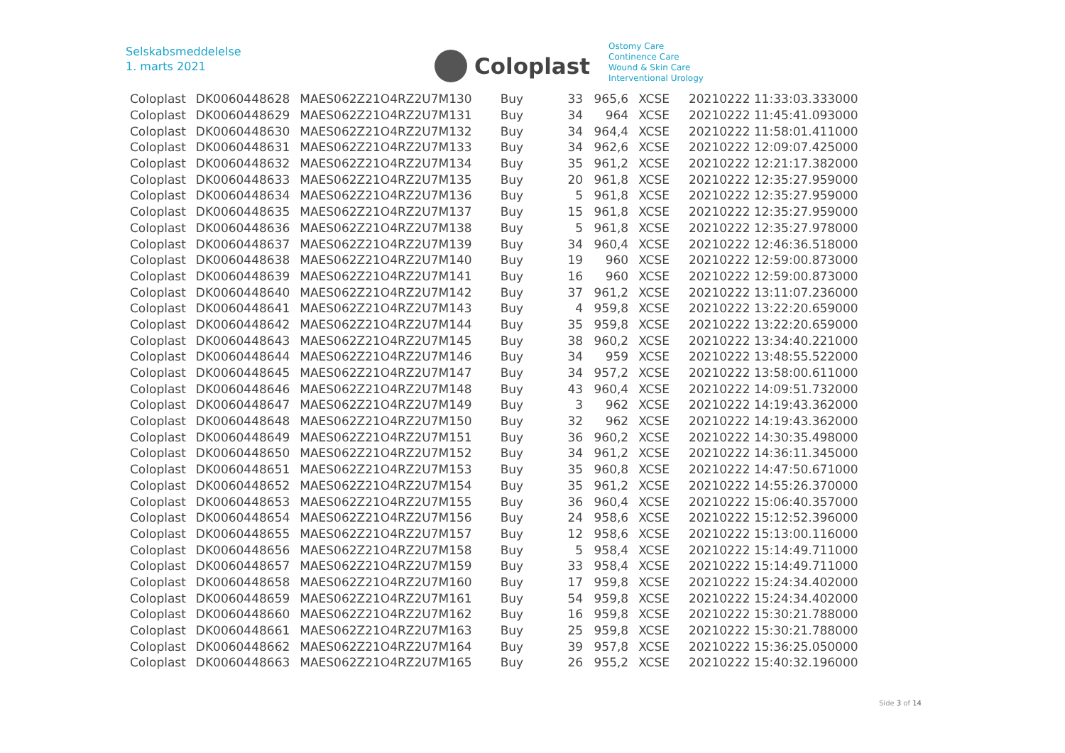Selskabsmeddelelse
1. marts 2021
Coloplast
Ostomy Care
Continence Care
Wound & Skin Care
Interventional Urology
| Coloplast | DK0060448628 | MAES062Z21O4RZ2U7M130 | Buy | 33 | 965,6 | XCSE | 20210222 11:33:03.333000 |
| Coloplast | DK0060448629 | MAES062Z21O4RZ2U7M131 | Buy | 34 | 964 | XCSE | 20210222 11:45:41.093000 |
| Coloplast | DK0060448630 | MAES062Z21O4RZ2U7M132 | Buy | 34 | 964,4 | XCSE | 20210222 11:58:01.411000 |
| Coloplast | DK0060448631 | MAES062Z21O4RZ2U7M133 | Buy | 34 | 962,6 | XCSE | 20210222 12:09:07.425000 |
| Coloplast | DK0060448632 | MAES062Z21O4RZ2U7M134 | Buy | 35 | 961,2 | XCSE | 20210222 12:21:17.382000 |
| Coloplast | DK0060448633 | MAES062Z21O4RZ2U7M135 | Buy | 20 | 961,8 | XCSE | 20210222 12:35:27.959000 |
| Coloplast | DK0060448634 | MAES062Z21O4RZ2U7M136 | Buy | 5 | 961,8 | XCSE | 20210222 12:35:27.959000 |
| Coloplast | DK0060448635 | MAES062Z21O4RZ2U7M137 | Buy | 15 | 961,8 | XCSE | 20210222 12:35:27.959000 |
| Coloplast | DK0060448636 | MAES062Z21O4RZ2U7M138 | Buy | 5 | 961,8 | XCSE | 20210222 12:35:27.978000 |
| Coloplast | DK0060448637 | MAES062Z21O4RZ2U7M139 | Buy | 34 | 960,4 | XCSE | 20210222 12:46:36.518000 |
| Coloplast | DK0060448638 | MAES062Z21O4RZ2U7M140 | Buy | 19 | 960 | XCSE | 20210222 12:59:00.873000 |
| Coloplast | DK0060448639 | MAES062Z21O4RZ2U7M141 | Buy | 16 | 960 | XCSE | 20210222 12:59:00.873000 |
| Coloplast | DK0060448640 | MAES062Z21O4RZ2U7M142 | Buy | 37 | 961,2 | XCSE | 20210222 13:11:07.236000 |
| Coloplast | DK0060448641 | MAES062Z21O4RZ2U7M143 | Buy | 4 | 959,8 | XCSE | 20210222 13:22:20.659000 |
| Coloplast | DK0060448642 | MAES062Z21O4RZ2U7M144 | Buy | 35 | 959,8 | XCSE | 20210222 13:22:20.659000 |
| Coloplast | DK0060448643 | MAES062Z21O4RZ2U7M145 | Buy | 38 | 960,2 | XCSE | 20210222 13:34:40.221000 |
| Coloplast | DK0060448644 | MAES062Z21O4RZ2U7M146 | Buy | 34 | 959 | XCSE | 20210222 13:48:55.522000 |
| Coloplast | DK0060448645 | MAES062Z21O4RZ2U7M147 | Buy | 34 | 957,2 | XCSE | 20210222 13:58:00.611000 |
| Coloplast | DK0060448646 | MAES062Z21O4RZ2U7M148 | Buy | 43 | 960,4 | XCSE | 20210222 14:09:51.732000 |
| Coloplast | DK0060448647 | MAES062Z21O4RZ2U7M149 | Buy | 3 | 962 | XCSE | 20210222 14:19:43.362000 |
| Coloplast | DK0060448648 | MAES062Z21O4RZ2U7M150 | Buy | 32 | 962 | XCSE | 20210222 14:19:43.362000 |
| Coloplast | DK0060448649 | MAES062Z21O4RZ2U7M151 | Buy | 36 | 960,2 | XCSE | 20210222 14:30:35.498000 |
| Coloplast | DK0060448650 | MAES062Z21O4RZ2U7M152 | Buy | 34 | 961,2 | XCSE | 20210222 14:36:11.345000 |
| Coloplast | DK0060448651 | MAES062Z21O4RZ2U7M153 | Buy | 35 | 960,8 | XCSE | 20210222 14:47:50.671000 |
| Coloplast | DK0060448652 | MAES062Z21O4RZ2U7M154 | Buy | 35 | 961,2 | XCSE | 20210222 14:55:26.370000 |
| Coloplast | DK0060448653 | MAES062Z21O4RZ2U7M155 | Buy | 36 | 960,4 | XCSE | 20210222 15:06:40.357000 |
| Coloplast | DK0060448654 | MAES062Z21O4RZ2U7M156 | Buy | 24 | 958,6 | XCSE | 20210222 15:12:52.396000 |
| Coloplast | DK0060448655 | MAES062Z21O4RZ2U7M157 | Buy | 12 | 958,6 | XCSE | 20210222 15:13:00.116000 |
| Coloplast | DK0060448656 | MAES062Z21O4RZ2U7M158 | Buy | 5 | 958,4 | XCSE | 20210222 15:14:49.711000 |
| Coloplast | DK0060448657 | MAES062Z21O4RZ2U7M159 | Buy | 33 | 958,4 | XCSE | 20210222 15:14:49.711000 |
| Coloplast | DK0060448658 | MAES062Z21O4RZ2U7M160 | Buy | 17 | 959,8 | XCSE | 20210222 15:24:34.402000 |
| Coloplast | DK0060448659 | MAES062Z21O4RZ2U7M161 | Buy | 54 | 959,8 | XCSE | 20210222 15:24:34.402000 |
| Coloplast | DK0060448660 | MAES062Z21O4RZ2U7M162 | Buy | 16 | 959,8 | XCSE | 20210222 15:30:21.788000 |
| Coloplast | DK0060448661 | MAES062Z21O4RZ2U7M163 | Buy | 25 | 959,8 | XCSE | 20210222 15:30:21.788000 |
| Coloplast | DK0060448662 | MAES062Z21O4RZ2U7M164 | Buy | 39 | 957,8 | XCSE | 20210222 15:36:25.050000 |
| Coloplast | DK0060448663 | MAES062Z21O4RZ2U7M165 | Buy | 26 | 955,2 | XCSE | 20210222 15:40:32.196000 |
Side 3 of 14